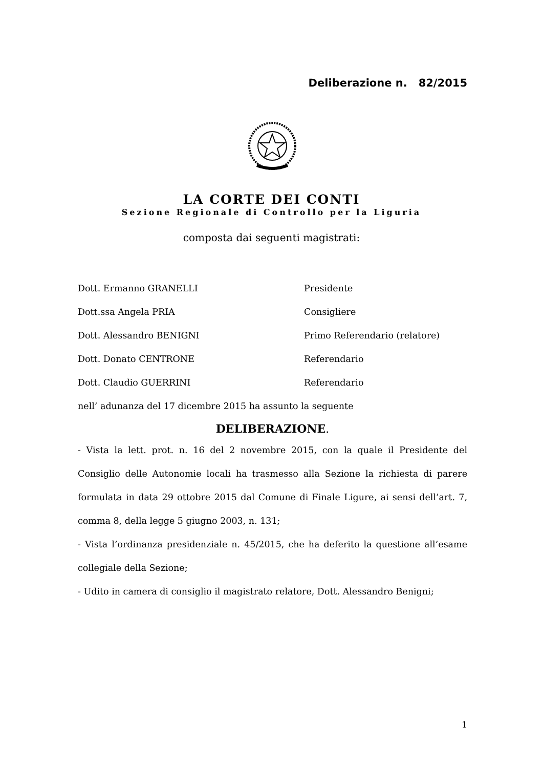Deliberazione n. 82/2015
LA CORTE DEI CONTI
Sezione Regionale di Controllo per la Liguria
composta dai seguenti magistrati:
| Dott. Ermanno GRANELLI | Presidente |
| Dott.ssa Angela PRIA | Consigliere |
| Dott. Alessandro BENIGNI | Primo Referendario (relatore) |
| Dott. Donato CENTRONE | Referendario |
| Dott. Claudio GUERRINI | Referendario |
nell’ adunanza del 17 dicembre 2015 ha assunto la seguente
DELIBERAZIONE.
- Vista la lett. prot. n. 16 del 2 novembre 2015, con la quale il Presidente del Consiglio delle Autonomie locali ha trasmesso alla Sezione la richiesta di parere formulata in data 29 ottobre 2015 dal Comune di Finale Ligure, ai sensi dell’art. 7, comma 8, della legge 5 giugno 2003, n. 131;
- Vista l’ordinanza presidenziale n. 45/2015, che ha deferito la questione all’esame collegiale della Sezione;
- Udito in camera di consiglio il magistrato relatore, Dott. Alessandro Benigni;
1